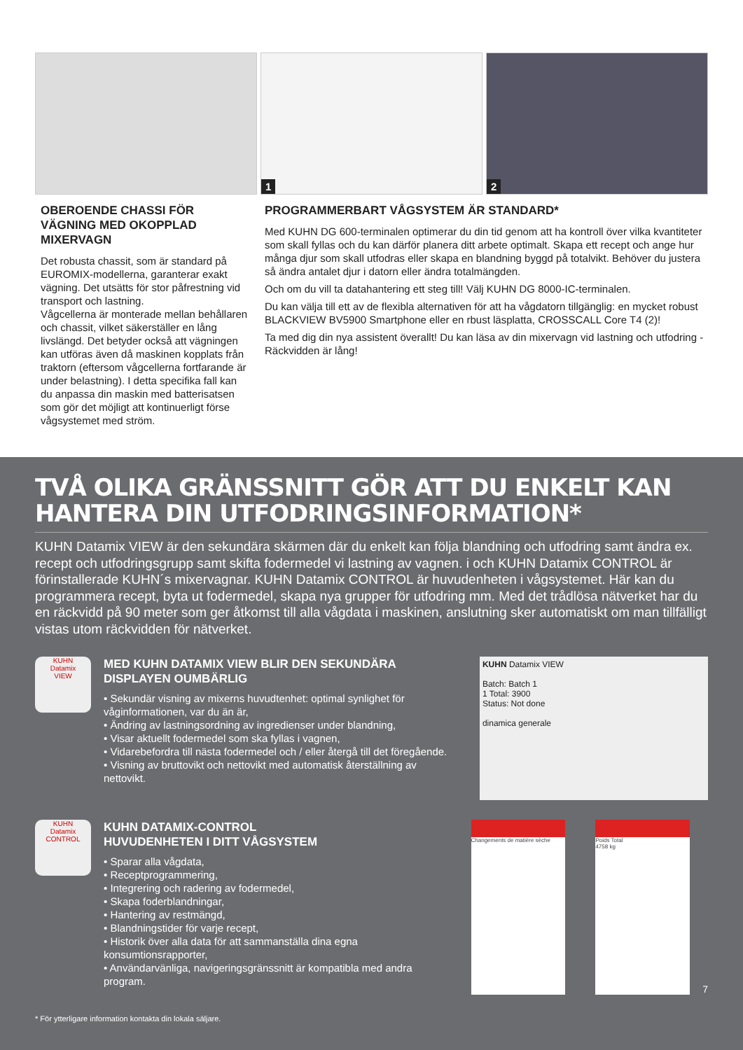1
2
OBEROENDE CHASSI FÖR VÄGNING MED OKOPPLAD MIXERVAGN
Det robusta chassit, som är standard på EUROMIX-modellerna, garanterar exakt vägning. Det utsätts för stor påfrestning vid transport och lastning.
Vågcellerna är monterade mellan behållaren och chassit, vilket säkerställer en lång livslängd. Det betyder också att vägningen kan utföras även då maskinen kopplats från traktorn (eftersom vågcellerna fortfarande är under belastning). I detta specifika fall kan du anpassa din maskin med batterisatsen som gör det möjligt att kontinuerligt förse vågsystemet med ström.
PROGRAMMERBART VÅGSYSTEM ÄR STANDARD*
Med KUHN DG 600-terminalen optimerar du din tid genom att ha kontroll över vilka kvantiteter som skall fyllas och du kan därför planera ditt arbete optimalt. Skapa ett recept och ange hur många djur som skall utfodras eller skapa en blandning byggd på totalvikt. Behöver du justera så ändra antalet djur i datorn eller ändra totalmängden.
Och om du vill ta datahantering ett steg till! Välj KUHN DG 8000-IC-terminalen.
Du kan välja till ett av de flexibla alternativen för att ha vågdatorn tillgänglig: en mycket robust BLACKVIEW BV5900 Smartphone eller en rbust läsplatta, CROSSCALL Core T4 (2)!
Ta med dig din nya assistent överallt! Du kan läsa av din mixervagn vid lastning och utfodring - Räckvidden är lång!
TVÅ OLIKA GRÄNSSNITT GÖR ATT DU ENKELT KAN HANTERA DIN UTFODRINGSINFORMATION*
KUHN Datamix VIEW är den sekundära skärmen där du enkelt kan följa blandning och utfodring samt ändra ex. recept och utfodringsgrupp samt skifta fodermedel vi lastning av vagnen. i och KUHN Datamix CONTROL är förinstallerade KUHN´s mixervagnar. KUHN Datamix CONTROL är huvudenheten i vågsystemet. Här kan du programmera recept, byta ut fodermedel, skapa nya grupper för utfodring mm. Med det trådlösa nätverket har du en räckvidd på 90 meter som ger åtkomst till alla vågdata i maskinen, anslutning sker automatiskt om man tillfälligt vistas utom räckvidden för nätverket.
KUHN
Datamix
VIEW
MED KUHN DATAMIX VIEW BLIR DEN SEKUNDÄRA DISPLAYEN OUMBÄRLIG
• Sekundär visning av mixerns huvudtenhet: optimal synlighet för våginformationen, var du än är,
• Ändring av lastningsordning av ingredienser under blandning,
• Visar aktuellt fodermedel som ska fyllas i vagnen,
• Vidarebefordra till nästa fodermedel och / eller återgå till det föregående.
• Visning av bruttovikt och nettovikt med automatisk återställning av nettovikt.
KUHN Datamix VIEW
Batch: Batch 1
1 Total: 3900
Status: Not done
dinamica generale
KUHN
Datamix
CONTROL
KUHN DATAMIX-CONTROL
HUVUDENHETEN I DITT VÅGSYSTEM
• Sparar alla vågdata,
• Receptprogrammering,
• Integrering och radering av fodermedel,
• Skapa foderblandningar,
• Hantering av restmängd,
• Blandningstider för varje recept,
• Historik över alla data för att sammanställa dina egna konsumtionsrapporter,
• Användarvänliga, navigeringsgränssnitt är kompatibla med andra program.
Changements de matière sèche Poids Total
4758 kg
7
* För ytterligare information kontakta din lokala säljare.